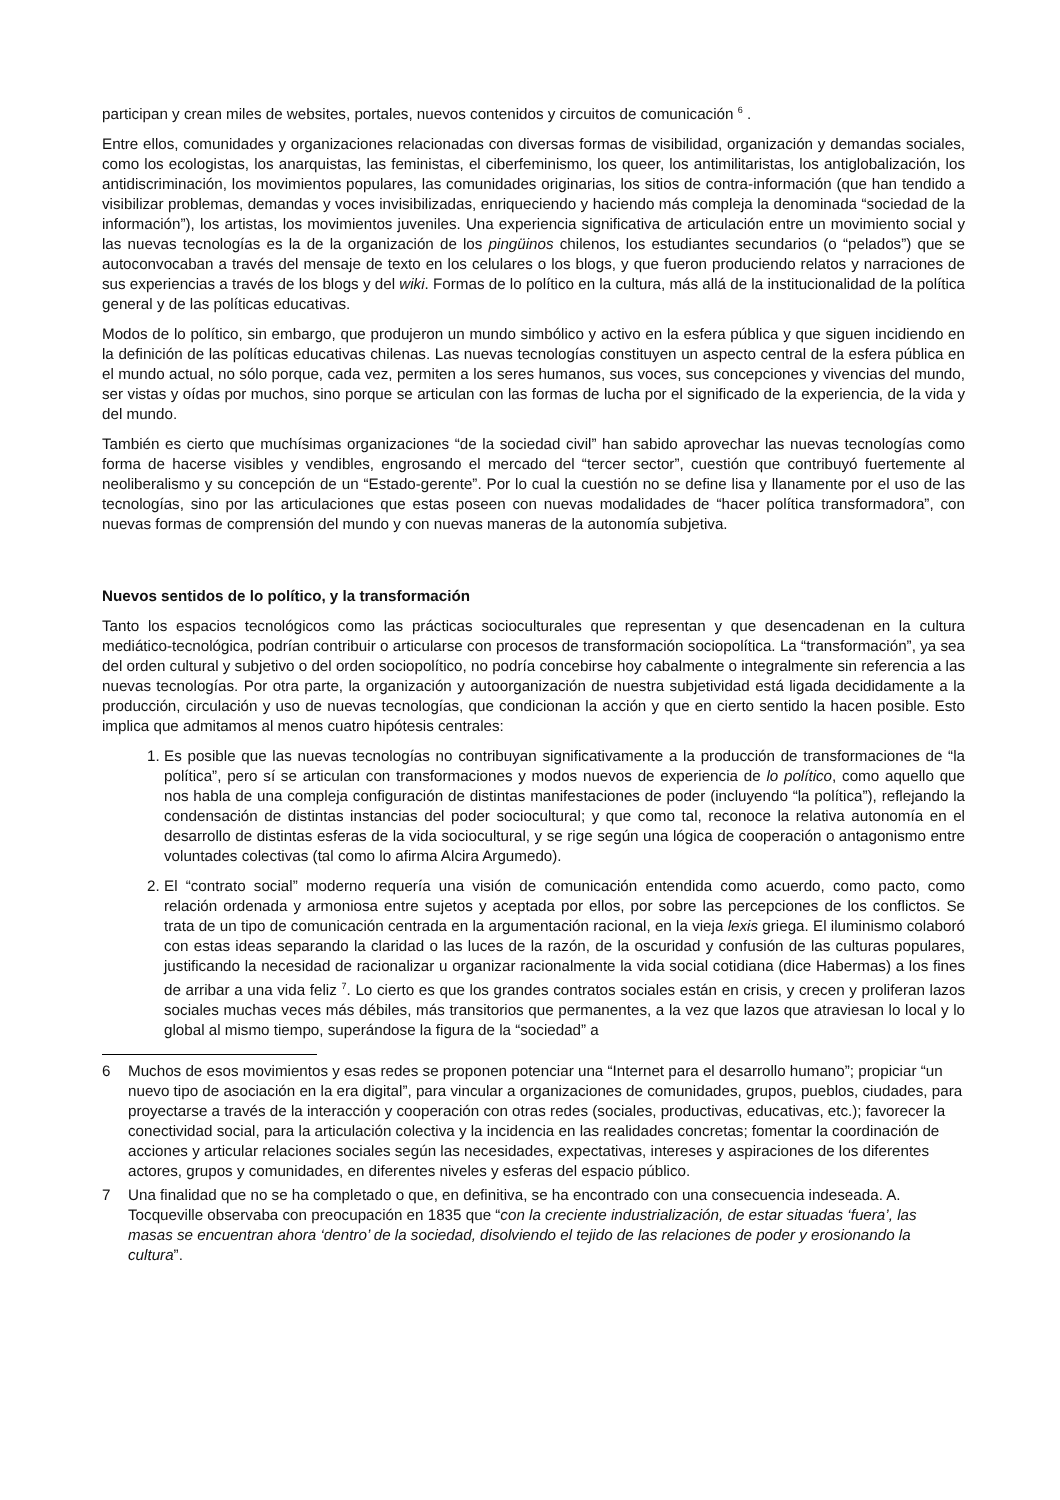participan y crean miles de websites, portales, nuevos contenidos y circuitos de comunicación <sup>6</sup> .
Entre ellos, comunidades y organizaciones relacionadas con diversas formas de visibilidad, organización y demandas sociales, como los ecologistas, los anarquistas, las feministas, el ciberfeminismo, los queer, los antimilitaristas, los antiglobalización, los antidiscriminación, los movimientos populares, las comunidades originarias, los sitios de contra-información (que han tendido a visibilizar problemas, demandas y voces invisibilizadas, enriqueciendo y haciendo más compleja la denominada “sociedad de la información”), los artistas, los movimientos juveniles. Una experiencia significativa de articulación entre un movimiento social y las nuevas tecnologías es la de la organización de los pingüinos chilenos, los estudiantes secundarios (o “pelados”) que se autoconvocaban a través del mensaje de texto en los celulares o los blogs, y que fueron produciendo relatos y narraciones de sus experiencias a través de los blogs y del wiki. Formas de lo político en la cultura, más allá de la institucionalidad de la política general y de las políticas educativas.
Modos de lo político, sin embargo, que produjeron un mundo simbólico y activo en la esfera pública y que siguen incidiendo en la definición de las políticas educativas chilenas. Las nuevas tecnologías constituyen un aspecto central de la esfera pública en el mundo actual, no sólo porque, cada vez, permiten a los seres humanos, sus voces, sus concepciones y vivencias del mundo, ser vistas y oídas por muchos, sino porque se articulan con las formas de lucha por el significado de la experiencia, de la vida y del mundo.
También es cierto que muchísimas organizaciones “de la sociedad civil” han sabido aprovechar las nuevas tecnologías como forma de hacerse visibles y vendibles, engrosando el mercado del “tercer sector”, cuestión que contribuyó fuertemente al neoliberalismo y su concepción de un “Estado-gerente”. Por lo cual la cuestión no se define lisa y llanamente por el uso de las tecnologías, sino por las articulaciones que estas poseen con nuevas modalidades de “hacer política transformadora”, con nuevas formas de comprensión del mundo y con nuevas maneras de la autonomía subjetiva.
Nuevos sentidos de lo político, y la transformación
Tanto los espacios tecnológicos como las prácticas socioculturales que representan y que desencadenan en la cultura mediático-tecnológica, podrían contribuir o articularse con procesos de transformación sociopolítica. La “transformación”, ya sea del orden cultural y subjetivo o del orden sociopolítico, no podría concebirse hoy cabalmente o integralmente sin referencia a las nuevas tecnologías. Por otra parte, la organización y autoorganización de nuestra subjetividad está ligada decididamente a la producción, circulación y uso de nuevas tecnologías, que condicionan la acción y que en cierto sentido la hacen posible. Esto implica que admitamos al menos cuatro hipótesis centrales:
1. Es posible que las nuevas tecnologías no contribuyan significativamente a la producción de transformaciones de “la política”, pero sí se articulan con transformaciones y modos nuevos de experiencia de lo político, como aquello que nos habla de una compleja configuración de distintas manifestaciones de poder (incluyendo “la política”), reflejando la condensación de distintas instancias del poder sociocultural; y que como tal, reconoce la relativa autonomía en el desarrollo de distintas esferas de la vida sociocultural, y se rige según una lógica de cooperación o antagonismo entre voluntades colectivas (tal como lo afirma Alcira Argumedo).
2. El “contrato social” moderno requería una visión de comunicación entendida como acuerdo, como pacto, como relación ordenada y armoniosa entre sujetos y aceptada por ellos, por sobre las percepciones de los conflictos. Se trata de un tipo de comunicación centrada en la argumentación racional, en la vieja lexis griega. El iluminismo colaboró con estas ideas separando la claridad o las luces de la razón, de la oscuridad y confusión de las culturas populares, justificando la necesidad de racionalizar u organizar racionalmente la vida social cotidiana (dice Habermas) a los fines de arribar a una vida feliz <sup>7</sup>. Lo cierto es que los grandes contratos sociales están en crisis, y crecen y proliferan lazos sociales muchas veces más débiles, más transitorios que permanentes, a la vez que lazos que atraviesan lo local y lo global al mismo tiempo, superándose la figura de la “sociedad” a
6 Muchos de esos movimientos y esas redes se proponen potenciar una “Internet para el desarrollo humano”; propiciar “un nuevo tipo de asociación en la era digital”, para vincular a organizaciones de comunidades, grupos, pueblos, ciudades, para proyectarse a través de la interacción y cooperación con otras redes (sociales, productivas, educativas, etc.); favorecer la conectividad social, para la articulación colectiva y la incidencia en las realidades concretas; fomentar la coordinación de acciones y articular relaciones sociales según las necesidades, expectativas, intereses y aspiraciones de los diferentes actores, grupos y comunidades, en diferentes niveles y esferas del espacio público.
7 Una finalidad que no se ha completado o que, en definitiva, se ha encontrado con una consecuencia indeseada. A. Tocqueville observaba con preocupación en 1835 que “con la creciente industrialización, de estar situadas ‘fuera’, las masas se encuentran ahora ‘dentro’ de la sociedad, disolviendo el tejido de las relaciones de poder y erosionando la cultura”.